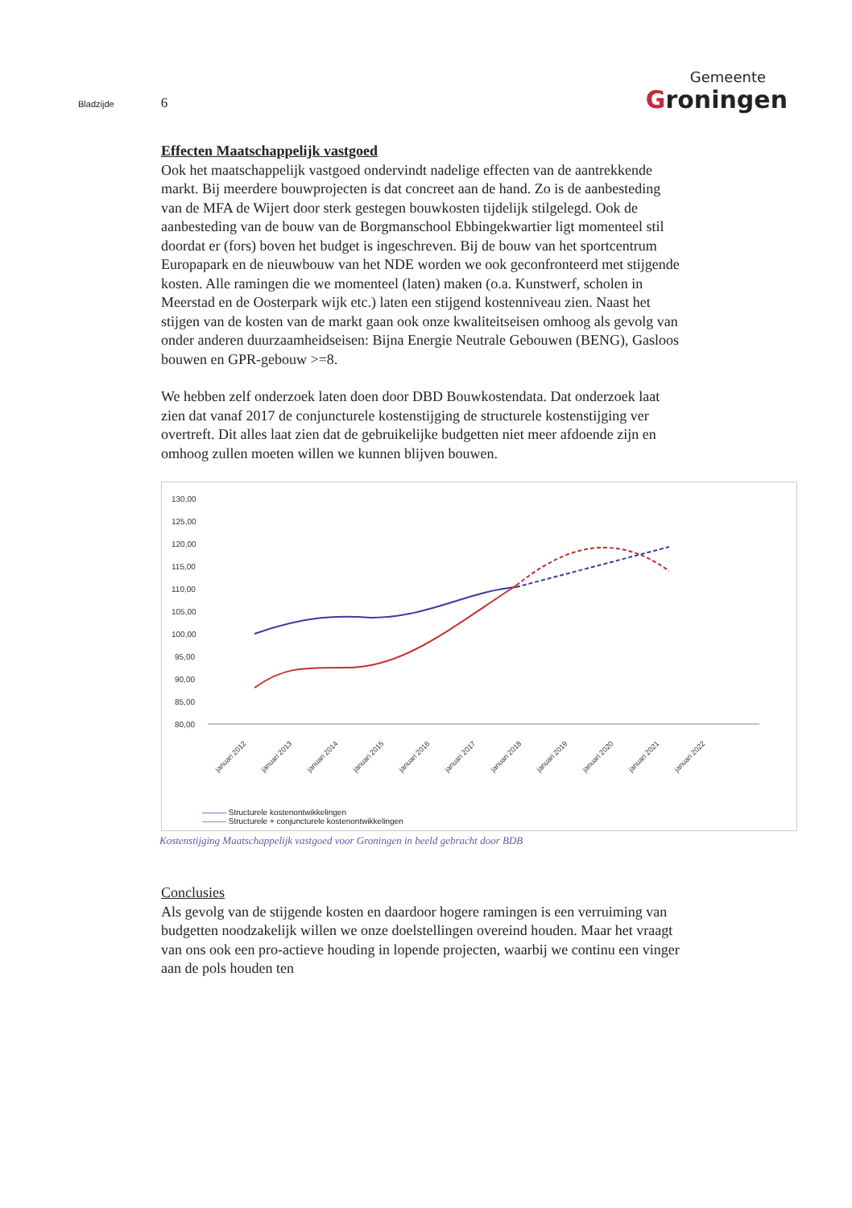Bladzijde 6
Gemeente
Groningen
Effecten Maatschappelijk vastgoed
Ook het maatschappelijk vastgoed ondervindt nadelige effecten van de aantrekkende markt. Bij meerdere bouwprojecten is dat concreet aan de hand. Zo is de aanbesteding van de MFA de Wijert door sterk gestegen bouwkosten tijdelijk stilgelegd. Ook de aanbesteding van de bouw van de Borgmanschool Ebbingekwartier ligt momenteel stil doordat er (fors) boven het budget is ingeschreven. Bij de bouw van het sportcentrum Europapark en de nieuwbouw van het NDE worden we ook geconfronteerd met stijgende kosten. Alle ramingen die we momenteel (laten) maken (o.a. Kunstwerf, scholen in Meerstad en de Oosterpark wijk etc.) laten een stijgend kostenniveau zien. Naast het stijgen van de kosten van de markt gaan ook onze kwaliteitseisen omhoog als gevolg van onder anderen duurzaamheidseisen: Bijna Energie Neutrale Gebouwen (BENG), Gasloos bouwen en GPR-gebouw >=8.
We hebben zelf onderzoek laten doen door DBD Bouwkostendata. Dat onderzoek laat zien dat vanaf 2017 de conjuncturele kostenstijging de structurele kostenstijging ver overtreft. Dit alles laat zien dat de gebruikelijke budgetten niet meer afdoende zijn en omhoog zullen moeten willen we kunnen blijven bouwen.
130,00
125,00
120,00
115,00
110,00
105,00
100,00
95,00
90,00
85,00
80,00
januari 2012
januari 2013
januari 2014
januari 2015
januari 2016
januari 2017
januari 2018
januari 2019
januari 2020
januari 2021
januari 2022
——— Structurele kostenontwikkelingen
——— Structurele + conjuncturele kostenontwikkelingen
Kostenstijging Maatschappelijk vastgoed voor Groningen in beeld gebracht door BDB
Conclusies
Als gevolg van de stijgende kosten en daardoor hogere ramingen is een verruiming van budgetten noodzakelijk willen we onze doelstellingen overeind houden. Maar het vraagt van ons ook een pro-actieve houding in lopende projecten, waarbij we continu een vinger aan de pols houden ten